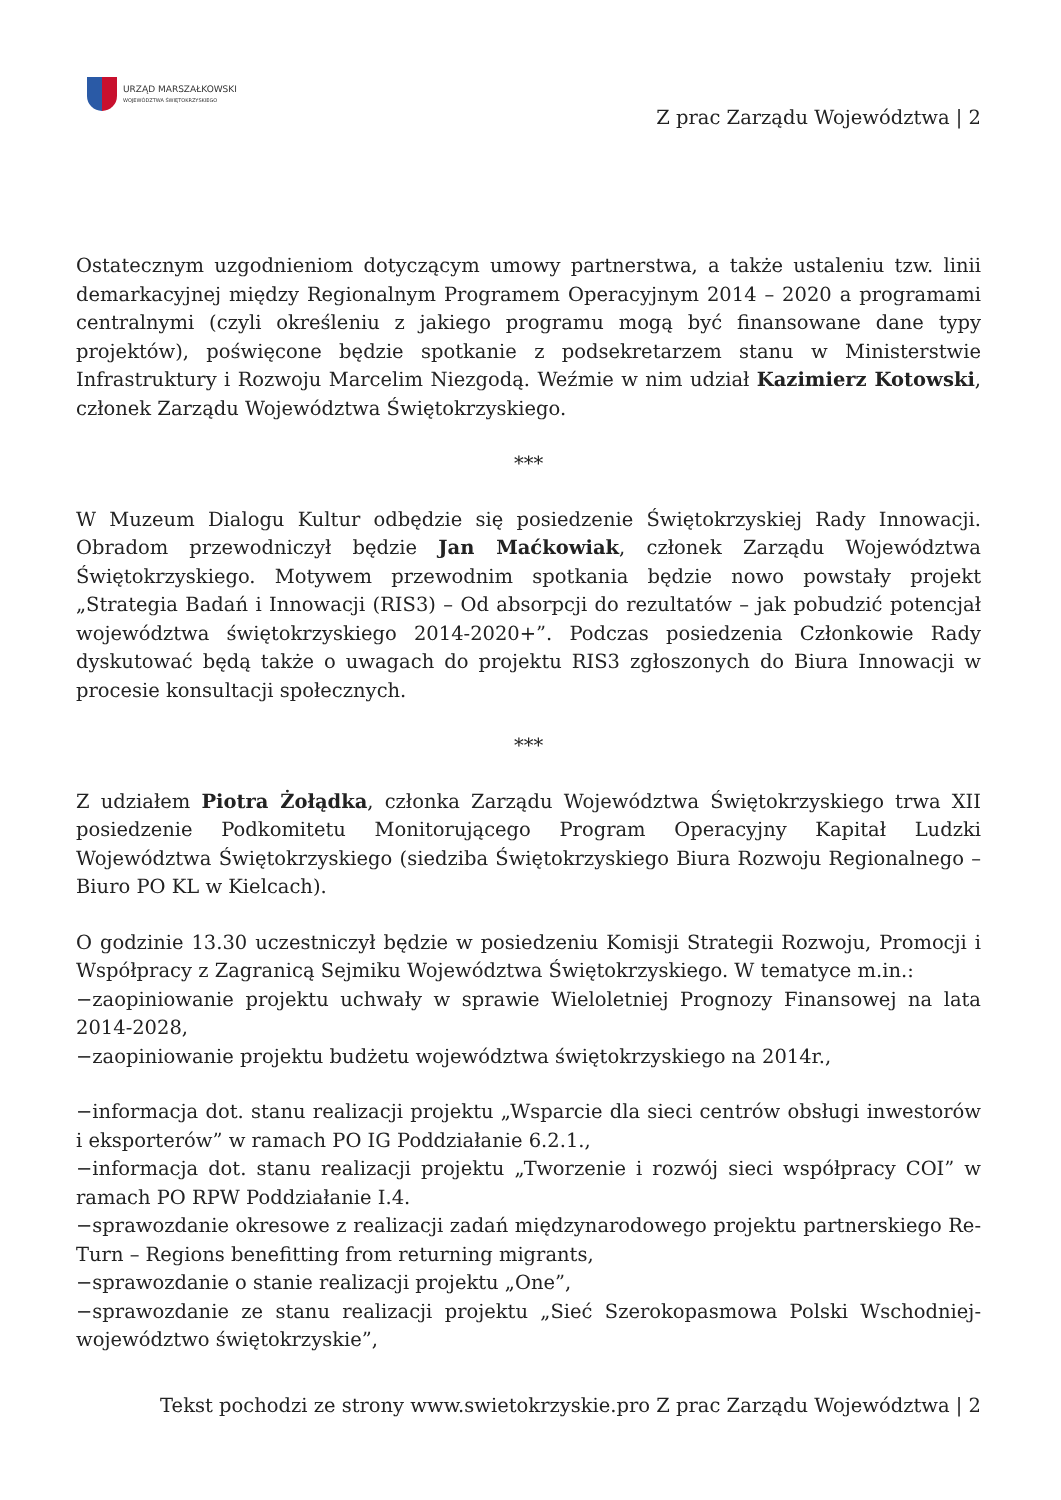URZĄD MARSZAŁKOWSKI
WOJEWÓDZTWA ŚWIĘTOKRZYSKIEGO
Z prac Zarządu Województwa | 2
Ostatecznym uzgodnieniom dotyczącym umowy partnerstwa, a także ustaleniu tzw. linii demarkacyjnej między Regionalnym Programem Operacyjnym 2014 – 2020 a programami centralnymi (czyli określeniu z jakiego programu mogą być finansowane dane typy projektów), poświęcone będzie spotkanie z podsekretarzem stanu w Ministerstwie Infrastruktury i Rozwoju Marcelim Niezgodą. Weźmie w nim udział Kazimierz Kotowski, członek Zarządu Województwa Świętokrzyskiego.
***
W Muzeum Dialogu Kultur odbędzie się posiedzenie Świętokrzyskiej Rady Innowacji. Obradom przewodniczył będzie Jan Maćkowiak, członek Zarządu Województwa Świętokrzyskiego. Motywem przewodnim spotkania będzie nowo powstały projekt „Strategia Badań i Innowacji (RIS3) – Od absorpcji do rezultatów – jak pobudzić potencjał województwa świętokrzyskiego 2014-2020+”. Podczas posiedzenia Członkowie Rady dyskutować będą także o uwagach do projektu RIS3 zgłoszonych do Biura Innowacji w procesie konsultacji społecznych.
***
Z udziałem Piotra Żołądka, członka Zarządu Województwa Świętokrzyskiego trwa XII posiedzenie Podkomitetu Monitorującego Program Operacyjny Kapitał Ludzki Województwa Świętokrzyskiego (siedziba Świętokrzyskiego Biura Rozwoju Regionalnego – Biuro PO KL w Kielcach).
O godzinie 13.30 uczestniczył będzie w posiedzeniu Komisji Strategii Rozwoju, Promocji i Współpracy z Zagranicą Sejmiku Województwa Świętokrzyskiego. W tematyce m.in.:
−zaopiniowanie projektu uchwały w sprawie Wieloletniej Prognozy Finansowej na lata 2014-2028,
−zaopiniowanie projektu budżetu województwa świętokrzyskiego na 2014r.,
−informacja dot. stanu realizacji projektu „Wsparcie dla sieci centrów obsługi inwestorów i eksporterów” w ramach PO IG Poddziałanie 6.2.1.,
−informacja dot. stanu realizacji projektu „Tworzenie i rozwój sieci współpracy COI” w ramach PO RPW Poddziałanie I.4.
−sprawozdanie okresowe z realizacji zadań międzynarodowego projektu partnerskiego Re-Turn – Regions benefitting from returning migrants,
−sprawozdanie o stanie realizacji projektu „One”,
−sprawozdanie ze stanu realizacji projektu „Sieć Szerokopasmowa Polski Wschodniej-województwo świętokrzyskie”,
Tekst pochodzi ze strony www.swietokrzyskie.pro Z prac Zarządu Województwa | 2